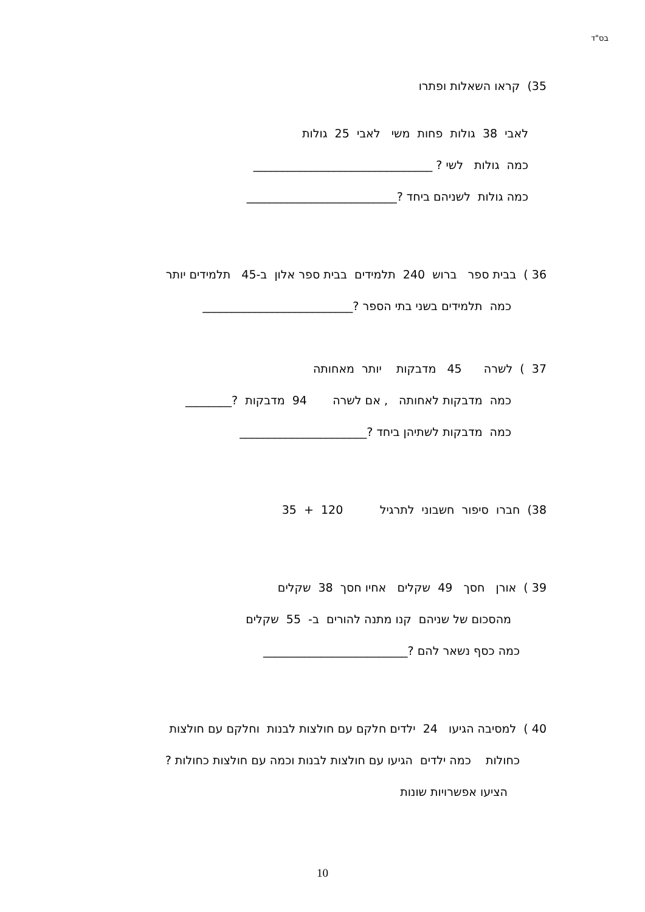בס"ד
35) קראו השאלות ופתרו
לאבי 38 גולות פחות משי לאבי 25 גולות
כמה גולות לשי ? _______________________________
כמה גולות לשניהם ביחד ?__________________________
36 ) בבית ספר ברוש 240 תלמידים בבית ספר אלון ב-45 תלמידים יותר
כמה תלמידים בשני בתי הספר ?__________________________
37 ) לשרה 45 מדבקות יותר מאחותה
כמה מדבקות לאחותה , אם לשרה 94 מדבקות ?________
כמה מדבקות לשתיהן ביחד ?______________________
38) חברו סיפור חשבוני לתרגיל 120 + 35
39 ) אורן חסך 49 שקלים אחיו חסך 38 שקלים
מהסכום של שניהם קנו מתנה להורים ב- 55 שקלים
כמה כסף נשאר להם ?_________________________
40 ) למסיבה הגיעו 24 ילדים חלקם עם חולצות לבנות וחלקם עם חולצות
כחולות כמה ילדים הגיעו עם חולצות לבנות וכמה עם חולצות כחולות ?
הציעו אפשרויות שונות
10